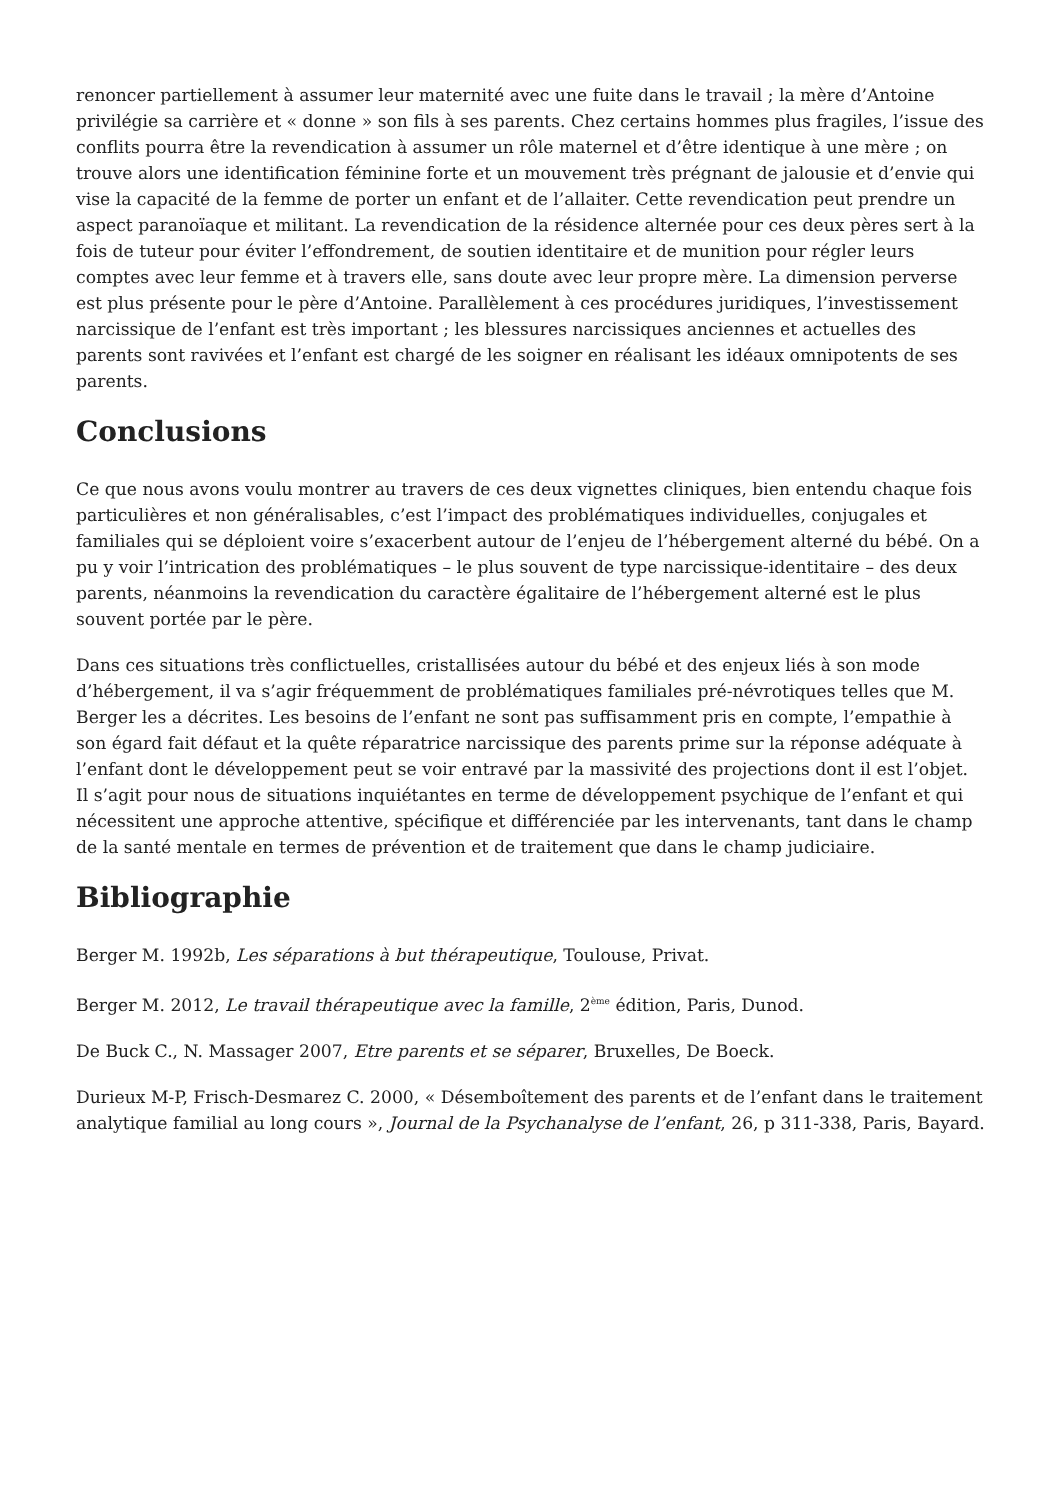renoncer partiellement à assumer leur maternité avec une fuite dans le travail ; la mère d’Antoine privilégie sa carrière et « donne » son fils à ses parents. Chez certains hommes plus fragiles, l’issue des conflits pourra être la revendication à assumer un rôle maternel et d’être identique à une mère ; on trouve alors une identification féminine forte et un mouvement très prégnant de jalousie et d’envie qui vise la capacité de la femme de porter un enfant et de l’allaiter. Cette revendication peut prendre un aspect paranoïaque et militant. La revendication de la résidence alternée pour ces deux pères sert à la fois de tuteur pour éviter l’effondrement, de soutien identitaire et de munition pour régler leurs comptes avec leur femme et à travers elle, sans doute avec leur propre mère. La dimension perverse est plus présente pour le père d’Antoine. Parallèlement à ces procédures juridiques, l’investissement narcissique de l’enfant est très important ; les blessures narcissiques anciennes et actuelles des parents sont ravivées et l’enfant est chargé de les soigner en réalisant les idéaux omnipotents de ses parents.
Conclusions
Ce que nous avons voulu montrer au travers de ces deux vignettes cliniques, bien entendu chaque fois particulières et non généralisables, c’est l’impact des problématiques individuelles, conjugales et familiales qui se déploient voire s’exacerbent autour de l’enjeu de l’hébergement alterné du bébé. On a pu y voir l’intrication des problématiques – le plus souvent de type narcissique-identitaire – des deux parents, néanmoins la revendication du caractère égalitaire de l’hébergement alterné est le plus souvent portée par le père.
Dans ces situations très conflictuelles, cristallisées autour du bébé et des enjeux liés à son mode d’hébergement, il va s’agir fréquemment de problématiques familiales pré-névrotiques telles que M. Berger les a décrites. Les besoins de l’enfant ne sont pas suffisamment pris en compte, l’empathie à son égard fait défaut et la quête réparatrice narcissique des parents prime sur la réponse adéquate à l’enfant dont le développement peut se voir entravé par la massivité des projections dont il est l’objet. Il s’agit pour nous de situations inquiétantes en terme de développement psychique de l’enfant et qui nécessitent une approche attentive, spécifique et différenciée par les intervenants, tant dans le champ de la santé mentale en termes de prévention et de traitement que dans le champ judiciaire.
Bibliographie
Berger M. 1992b, Les séparations à but thérapeutique, Toulouse, Privat.
Berger M. 2012, Le travail thérapeutique avec la famille, 2<sup>ème</sup> édition, Paris, Dunod.
De Buck C., N. Massager 2007, Etre parents et se séparer, Bruxelles, De Boeck.
Durieux M-P, Frisch-Desmarez C. 2000, « Désemboîtement des parents et de l’enfant dans le traitement analytique familial au long cours », Journal de la Psychanalyse de l’enfant, 26, p 311-338, Paris, Bayard.